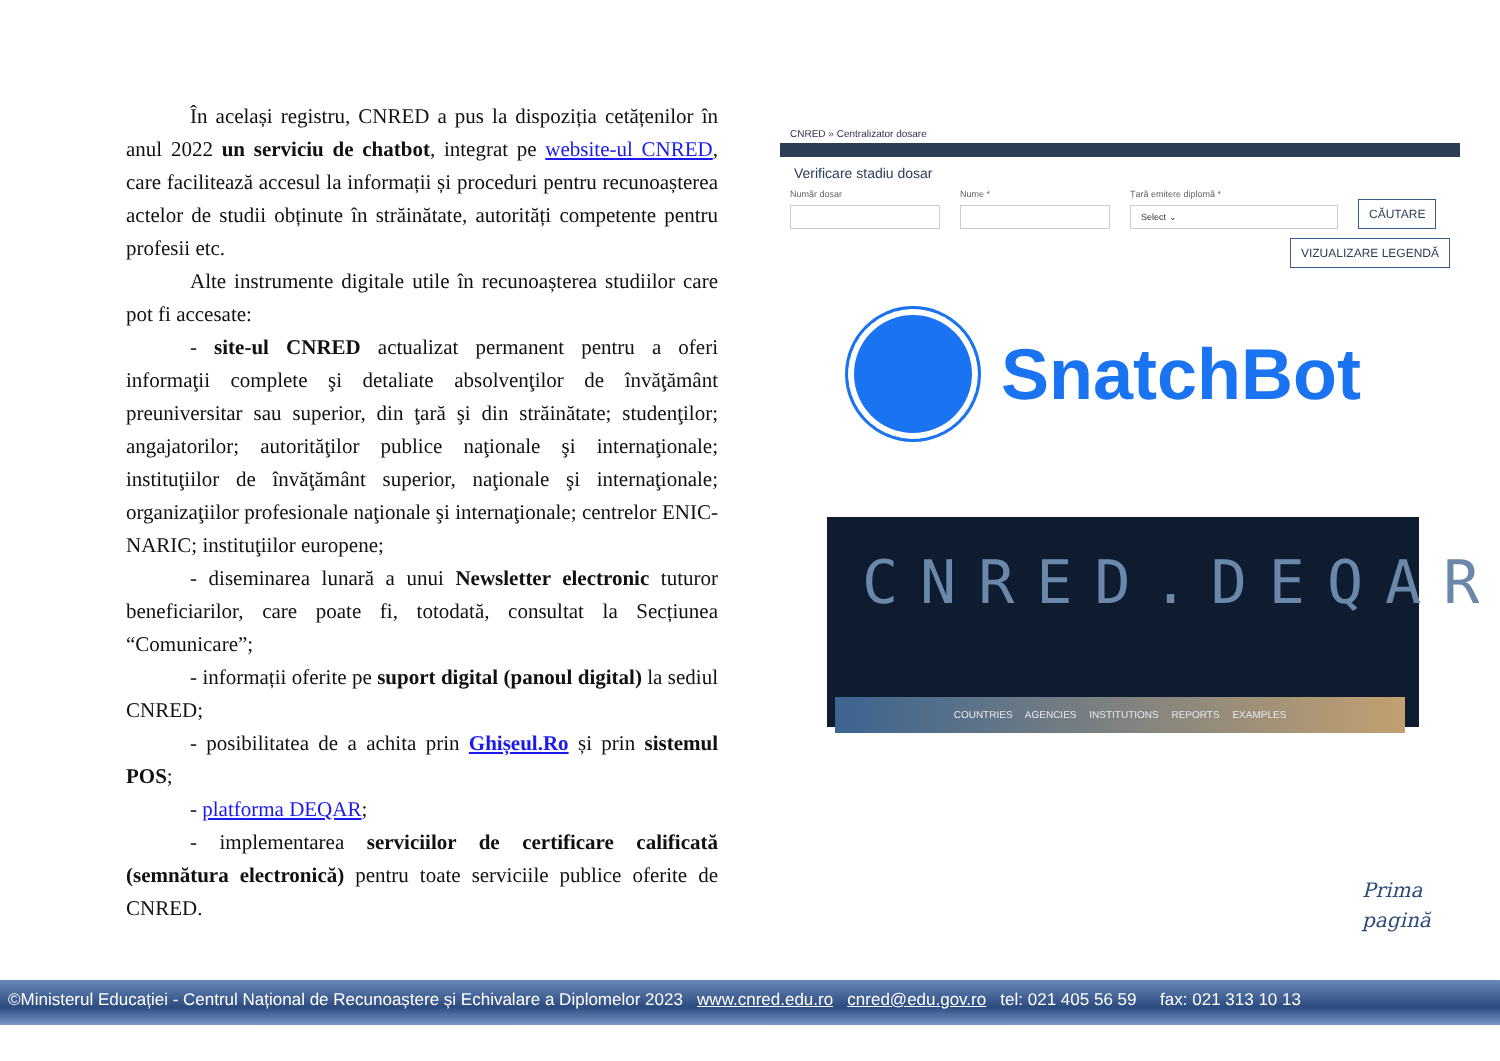În același registru, CNRED a pus la dispoziția cetățenilor în anul 2022 un serviciu de chatbot, integrat pe website-ul CNRED, care facilitează accesul la informații și proceduri pentru recunoașterea actelor de studii obținute în străinătate, autorități competente pentru profesii etc.
Alte instrumente digitale utile în recunoașterea studiilor care pot fi accesate:
- site-ul CNRED actualizat permanent pentru a oferi informaţii complete şi detaliate absolvenţilor de învăţământ preuniversitar sau superior, din ţară şi din străinătate; studenţilor; angajatorilor; autorităţilor publice naţionale şi internaţionale; instituţiilor de învăţământ superior, naţionale şi internaţionale; organizaţiilor profesionale naţionale şi internaţionale; centrelor ENIC-NARIC; instituţiilor europene;
- diseminarea lunară a unui Newsletter electronic tuturor beneficiarilor, care poate fi, totodată, consultat la Secțiunea “Comunicare”;
- informații oferite pe suport digital (panoul digital) la sediul CNRED;
- posibilitatea de a achita prin Ghișeul.Ro și prin sistemul POS;
- platforma DEQAR;
- implementarea serviciilor de certificare calificată (semnătura electronică) pentru toate serviciile publice oferite de CNRED.
CNRED » Centralizator dosare
Verificare stadiu dosar
Număr dosar
Nume *
Țară emitere diplomă *
Select ⌄
CĂUTARE
VIZUALIZARE LEGENDĂ
SnatchBot
CNRED.DEQAR
COUNTRIES AGENCIES INSTITUTIONS REPORTS EXAMPLES
Prima
pagină
©Ministerul Educației - Centrul Național de Recunoaștere și Echivalare a Diplomelor 2023 www.cnred.edu.ro cnred@edu.gov.ro tel: 021 405 56 59 fax: 021 313 10 13